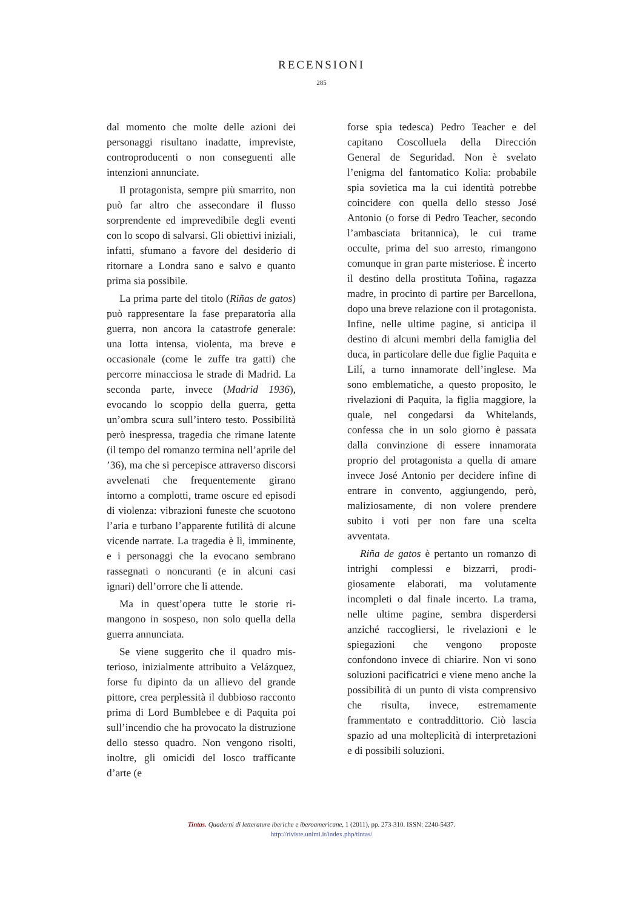RECENSIONI
285
dal momento che molte delle azioni dei personaggi risultano inadatte, imprevis­te, controproducenti o non conseguenti alle intenzioni annunciate.
Il protagonista, sempre più smarrito, non può far altro che assecondare il flus­so sorprendente ed imprevedibile degli eventi con lo scopo di salvarsi. Gli obiet­tivi iniziali, infatti, sfumano a favore del desiderio di ritornare a Londra sano e salvo e quanto prima sia possibile.
La prima parte del titolo (Riñas de gatos) può rappresentare la fase prepa­ratoria alla guerra, non ancora la catas­trofe generale: una lotta intensa, vio­lenta, ma breve e occasionale (come le zuffe tra gatti) che percorre minacciosa le strade di Madrid. La seconda parte, invece (Madrid 1936), evocando lo sco­ppio della guerra, getta un’ombra scura sull’intero testo. Possibilità però ines­pressa, tragedia che rimane latente (il tempo del romanzo termina nell’aprile del ’36), ma che si percepisce attraverso discorsi avvelenati che frequentemente girano intorno a complotti, trame os­cure ed episodi di violenza: vibrazioni funeste che scuotono l’aria e turbano l’apparente futilità di alcune vicende narrate. La tragedia è lì, imminente, e i personaggi che la evocano sembrano rassegnati o noncuranti (e in alcuni casi ignari) dell’orrore che li attende.
Ma in quest’opera tutte le storie ri­mangono in sospeso, non solo quella della guerra annunciata.
Se viene suggerito che il quadro mis­terioso, inizialmente attribuito a Veláz­quez, forse fu dipinto da un allievo del grande pittore, crea perplessità il dub­bioso racconto prima di Lord Bumble­bee e di Paquita poi sull’incendio che ha provocato la distruzione dello stesso quadro. Non vengono risolti, inoltre, gli omicidi del losco trafficante d’arte (e
forse spia tedesca) Pedro Teacher e del capitano Coscolluela della Dirección General de Seguridad. Non è svelato l’enigma del fantomatico Kolia: pro­babile spia sovietica ma la cui identità potrebbe coincidere con quella dello stesso José Antonio (o forse di Pedro Teacher, secondo l’ambasciata britanni­ca), le cui trame occulte, prima del suo arresto, rimangono comunque in gran parte misteriose. È incerto il destino de­lla prostituta Toñina, ragazza madre, in procinto di partire per Barcellona, dopo una breve relazione con il protagonista. Infine, nelle ultime pagine, si anticipa il destino di alcuni membri della fami­glia del duca, in particolare delle due figlie Paquita e Lilí, a turno innamorate dell’inglese. Ma sono emblematiche, a questo proposito, le rivelazioni di Pa­quita, la figlia maggiore, la quale, nel congedarsi da Whitelands, confessa che in un solo giorno è passata dalla convin­zione di essere innamorata proprio del protagonista a quella di amare invece José Antonio per decidere infine di en­trare in convento, aggiungendo, però, maliziosamente, di non volere prende­re subito i voti per non fare una scelta avventata.
Riña de gatos è pertanto un romanzo di intrighi complessi e bizzarri, prodi­giosamente elaborati, ma volutamente incompleti o dal finale incerto. La tra­ma, nelle ultime pagine, sembra disper­dersi anziché raccogliersi, le rivelazioni e le spiegazioni che vengono proposte confondono invece di chiarire. Non vi sono soluzioni pacificatrici e viene meno anche la possibilità di un punto di vista comprensivo che risulta, inve­ce, estremamente frammentato e con­traddittorio. Ciò lascia spazio ad una molteplicità di interpretazioni e di pos­sibili soluzioni.
Tintas. Quaderni di letterature iberiche e iberoamericane, 1 (2011), pp. 273-310. ISSN: 2240-5437.
http://riviste.unimi.it/index.php/tintas/